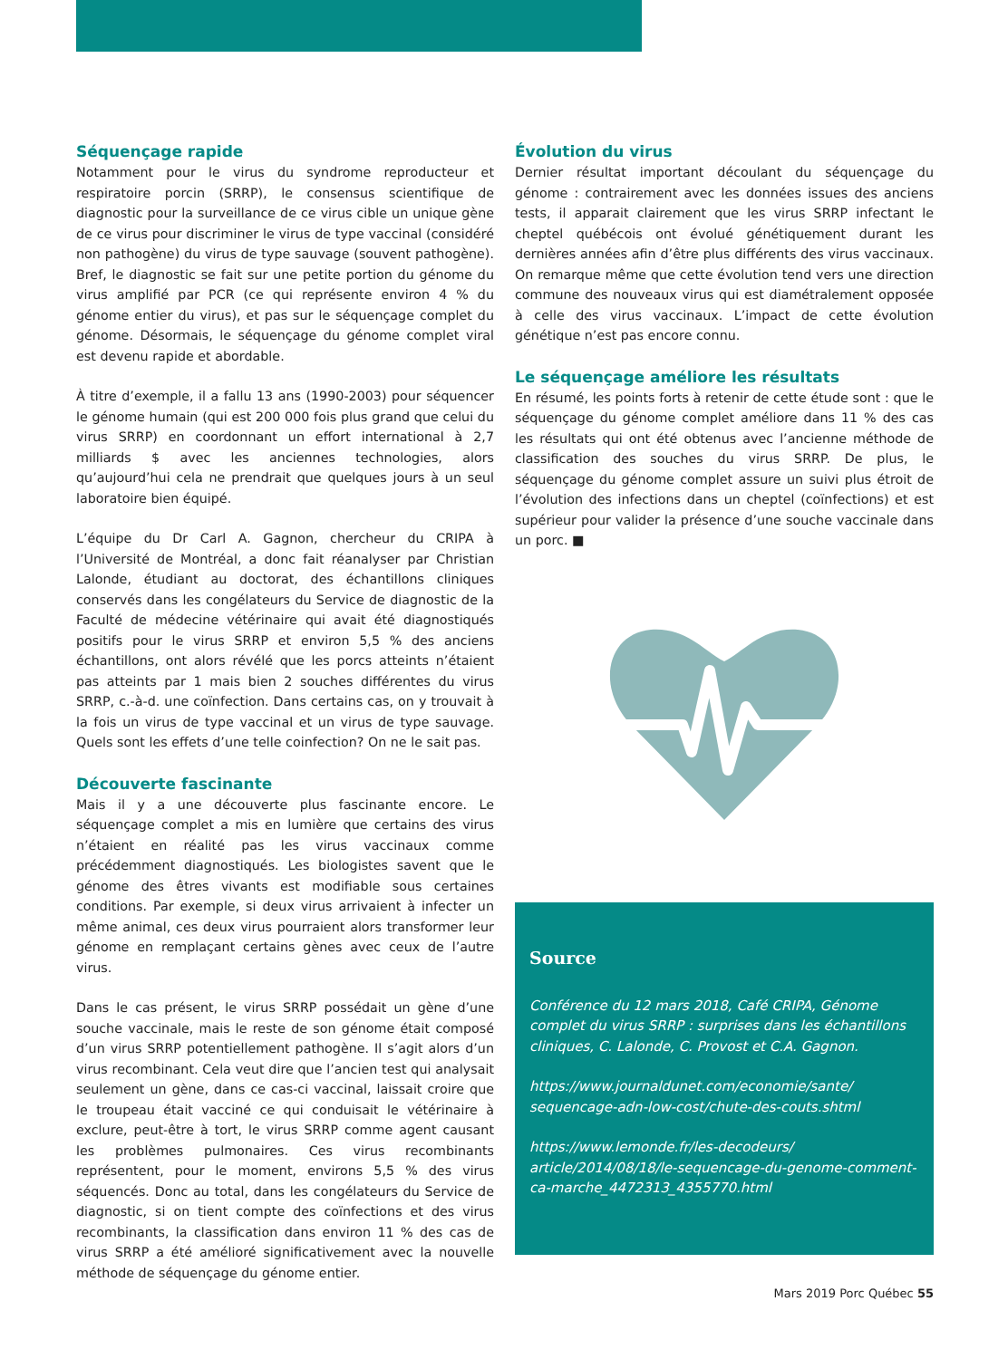Séquençage rapide
Notamment pour le virus du syndrome reproducteur et respiratoire porcin (SRRP), le consensus scientifique de diagnostic pour la surveillance de ce virus cible un unique gène de ce virus pour discriminer le virus de type vaccinal (considéré non pathogène) du virus de type sauvage (souvent pathogène). Bref, le diagnostic se fait sur une petite portion du génome du virus amplifié par PCR (ce qui représente environ 4 % du génome entier du virus), et pas sur le séquençage complet du génome. Désormais, le séquençage du génome complet viral est devenu rapide et abordable.
À titre d’exemple, il a fallu 13 ans (1990-2003) pour séquencer le génome humain (qui est 200 000 fois plus grand que celui du virus SRRP) en coordonnant un effort international à 2,7 milliards $ avec les anciennes technologies, alors qu’aujourd’hui cela ne prendrait que quelques jours à un seul laboratoire bien équipé.
L’équipe du Dr Carl A. Gagnon, chercheur du CRIPA à l’Université de Montréal, a donc fait réanalyser par Christian Lalonde, étudiant au doctorat, des échantillons cliniques conservés dans les congélateurs du Service de diagnostic de la Faculté de médecine vétérinaire qui avait été diagnostiqués positifs pour le virus SRRP et environ 5,5 % des anciens échantillons, ont alors révélé que les porcs atteints n’étaient pas atteints par 1 mais bien 2 souches différentes du virus SRRP, c.-à-d. une coïnfection. Dans certains cas, on y trouvait à la fois un virus de type vaccinal et un virus de type sauvage. Quels sont les effets d’une telle coinfection? On ne le sait pas.
Découverte fascinante
Mais il y a une découverte plus fascinante encore. Le séquençage complet a mis en lumière que certains des virus n’étaient en réalité pas les virus vaccinaux comme précédemment diagnostiqués. Les biologistes savent que le génome des êtres vivants est modifiable sous certaines conditions. Par exemple, si deux virus arrivaient à infecter un même animal, ces deux virus pourraient alors transformer leur génome en remplaçant certains gènes avec ceux de l’autre virus.
Dans le cas présent, le virus SRRP possédait un gène d’une souche vaccinale, mais le reste de son génome était composé d’un virus SRRP potentiellement pathogène. Il s’agit alors d’un virus recombinant. Cela veut dire que l’ancien test qui analysait seulement un gène, dans ce cas-ci vaccinal, laissait croire que le troupeau était vacciné ce qui conduisait le vétérinaire à exclure, peut-être à tort, le virus SRRP comme agent causant les problèmes pulmonaires. Ces virus recombinants représentent, pour le moment, environs 5,5 % des virus séquencés. Donc au total, dans les congélateurs du Service de diagnostic, si on tient compte des coïnfections et des virus recombinants, la classification dans environ 11 % des cas de virus SRRP a été amélioré significativement avec la nouvelle méthode de séquençage du génome entier.
Évolution du virus
Dernier résultat important découlant du séquençage du génome : contrairement avec les données issues des anciens tests, il apparait clairement que les virus SRRP infectant le cheptel québécois ont évolué génétiquement durant les dernières années afin d’être plus différents des virus vaccinaux. On remarque même que cette évolution tend vers une direction commune des nouveaux virus qui est diamétralement opposée à celle des virus vaccinaux. L’impact de cette évolution génétique n’est pas encore connu.
Le séquençage améliore les résultats
En résumé, les points forts à retenir de cette étude sont : que le séquençage du génome complet améliore dans 11 % des cas les résultats qui ont été obtenus avec l’ancienne méthode de classification des souches du virus SRRP. De plus, le séquençage du génome complet assure un suivi plus étroit de l’évolution des infections dans un cheptel (coïnfections) et est supérieur pour valider la présence d’une souche vaccinale dans un porc. ■
Source
Conférence du 12 mars 2018, Café CRIPA, Génome complet du virus SRRP : surprises dans les échantillons cliniques, C. Lalonde, C. Provost et C.A. Gagnon.
https://www.journaldunet.com/economie/sante/ sequencage-adn-low-cost/chute-des-couts.shtml
https://www.lemonde.fr/les-decodeurs/ article/2014/08/18/le-sequencage-du-genome-comment-ca-marche_4472313_4355770.html
Mars 2019 Porc Québec 55